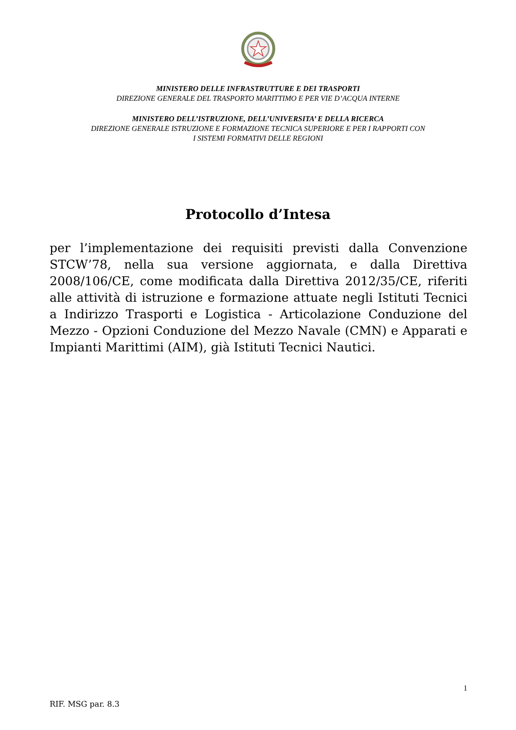MINISTERO DELLE INFRASTRUTTURE E DEI TRASPORTI
DIREZIONE GENERALE DEL TRASPORTO MARITTIMO E PER VIE D’ACQUA INTERNE
MINISTERO DELL’ISTRUZIONE, DELL’UNIVERSITA’ E DELLA RICERCA
DIREZIONE GENERALE ISTRUZIONE E FORMAZIONE TECNICA SUPERIORE E PER I RAPPORTI CON
I SISTEMI FORMATIVI DELLE REGIONI
Protocollo d’Intesa
per l’implementazione dei requisiti previsti dalla Convenzione STCW’78, nella sua versione aggiornata, e dalla Direttiva 2008/106/CE, come modificata dalla Direttiva 2012/35/CE, riferiti alle attività di istruzione e formazione attuate negli Istituti Tecnici a Indirizzo Trasporti e Logistica - Articolazione Conduzione del Mezzo - Opzioni Conduzione del Mezzo Navale (CMN) e Apparati e Impianti Marittimi (AIM), già Istituti Tecnici Nautici.
1
RIF. MSG par. 8.3